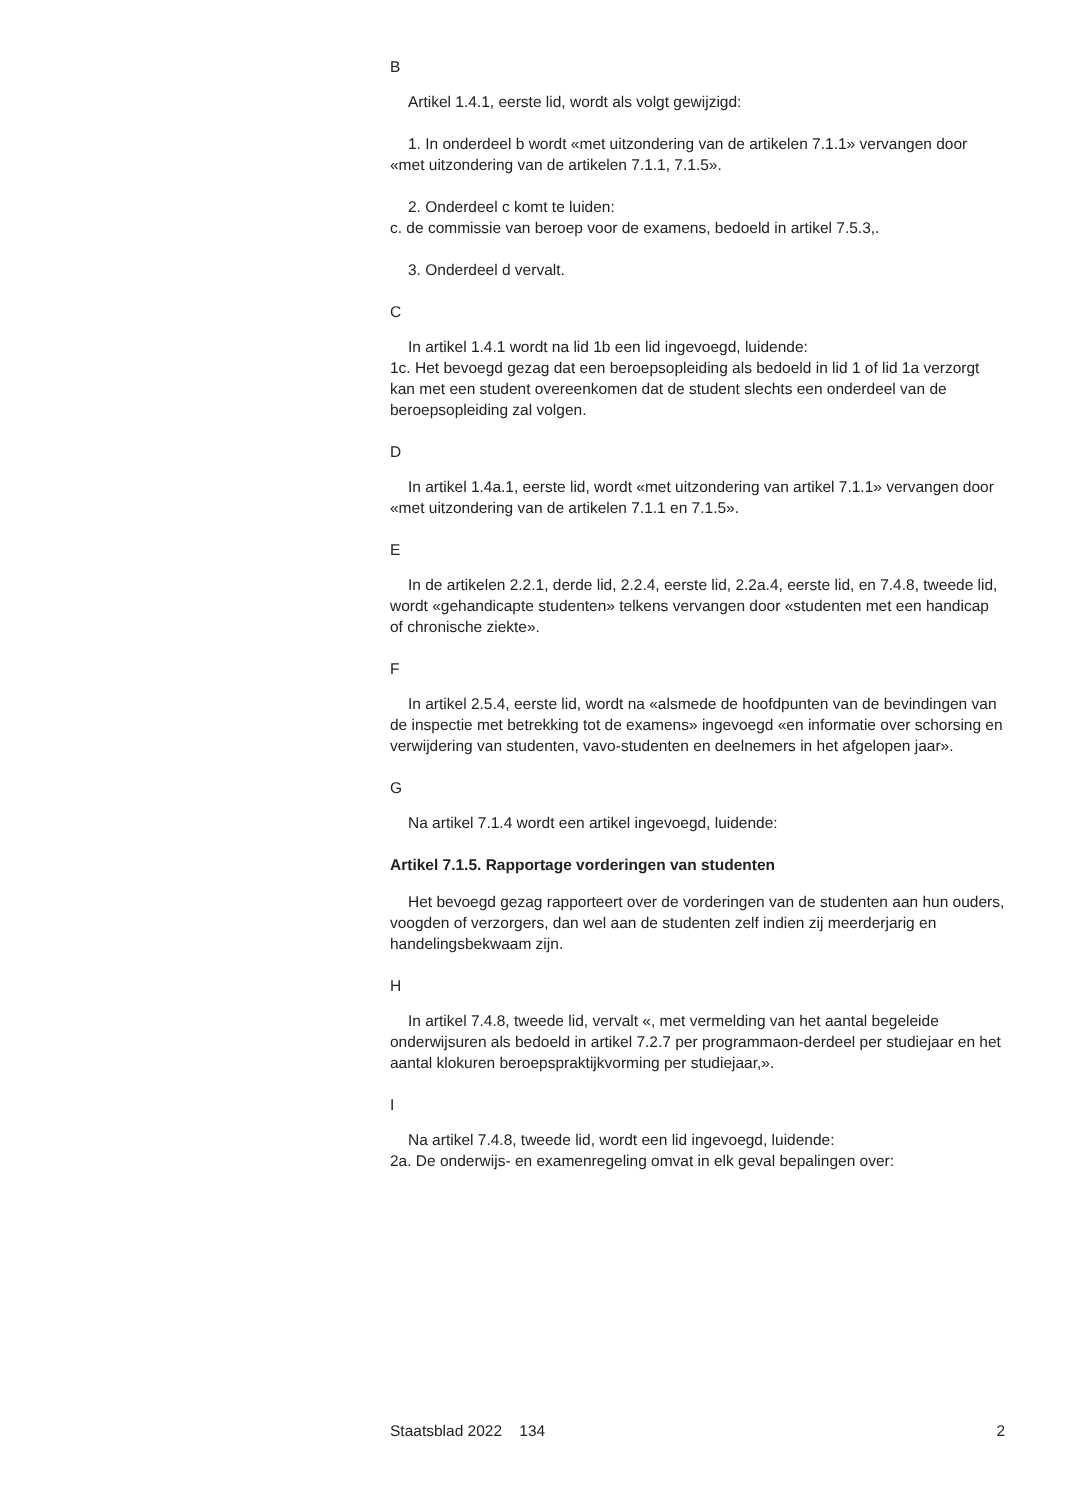B
Artikel 1.4.1, eerste lid, wordt als volgt gewijzigd:
1. In onderdeel b wordt «met uitzondering van de artikelen 7.1.1» vervangen door «met uitzondering van de artikelen 7.1.1, 7.1.5».
2. Onderdeel c komt te luiden:
c. de commissie van beroep voor de examens, bedoeld in artikel 7.5.3,.
3. Onderdeel d vervalt.
C
In artikel 1.4.1 wordt na lid 1b een lid ingevoegd, luidende:
1c. Het bevoegd gezag dat een beroepsopleiding als bedoeld in lid 1 of lid 1a verzorgt kan met een student overeenkomen dat de student slechts een onderdeel van de beroepsopleiding zal volgen.
D
In artikel 1.4a.1, eerste lid, wordt «met uitzondering van artikel 7.1.1» vervangen door «met uitzondering van de artikelen 7.1.1 en 7.1.5».
E
In de artikelen 2.2.1, derde lid, 2.2.4, eerste lid, 2.2a.4, eerste lid, en 7.4.8, tweede lid, wordt «gehandicapte studenten» telkens vervangen door «studenten met een handicap of chronische ziekte».
F
In artikel 2.5.4, eerste lid, wordt na «alsmede de hoofdpunten van de bevindingen van de inspectie met betrekking tot de examens» ingevoegd «en informatie over schorsing en verwijdering van studenten, vavo-studenten en deelnemers in het afgelopen jaar».
G
Na artikel 7.1.4 wordt een artikel ingevoegd, luidende:
Artikel 7.1.5. Rapportage vorderingen van studenten
Het bevoegd gezag rapporteert over de vorderingen van de studenten aan hun ouders, voogden of verzorgers, dan wel aan de studenten zelf indien zij meerderjarig en handelingsbekwaam zijn.
H
In artikel 7.4.8, tweede lid, vervalt «, met vermelding van het aantal begeleide onderwijsuren als bedoeld in artikel 7.2.7 per programmaon-derdeel per studiejaar en het aantal klokuren beroepspraktijkvorming per studiejaar,».
I
Na artikel 7.4.8, tweede lid, wordt een lid ingevoegd, luidende:
2a. De onderwijs- en examenregeling omvat in elk geval bepalingen over:
Staatsblad 2022 134 2